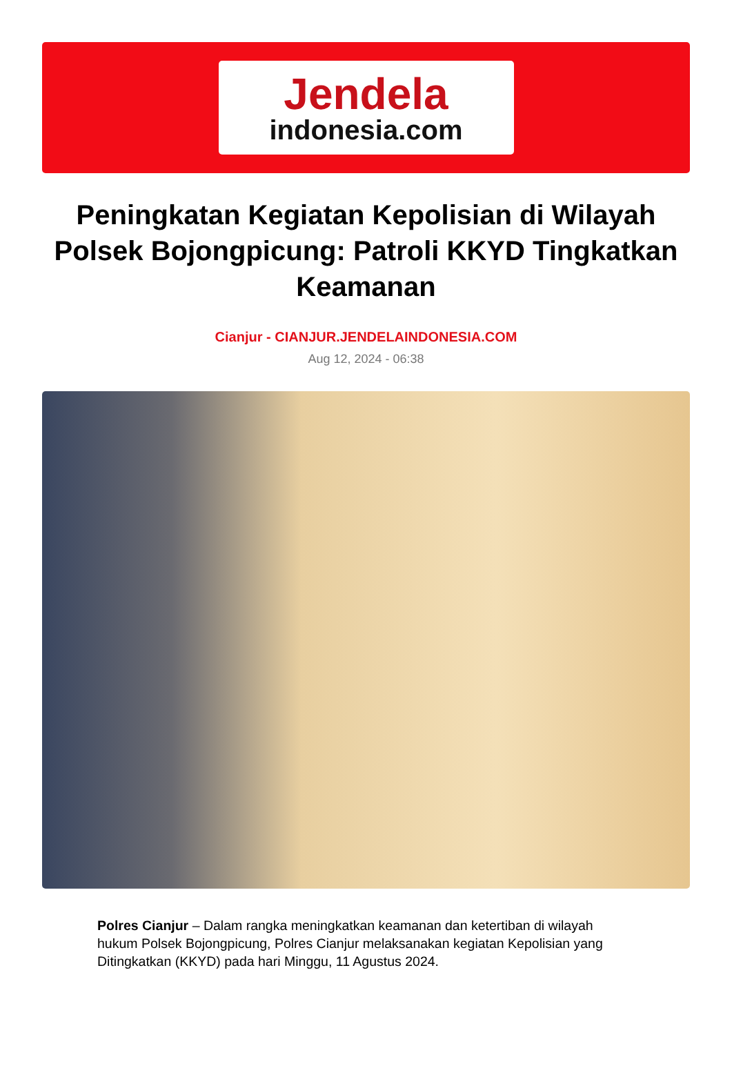Jendela
indonesia.com
Peningkatan Kegiatan Kepolisian di Wilayah Polsek Bojongpicung: Patroli KKYD Tingkatkan Keamanan
Cianjur - CIANJUR.JENDELAINDONESIA.COM
Aug 12, 2024 - 06:38
Polres Cianjur – Dalam rangka meningkatkan keamanan dan ketertiban di wilayah hukum Polsek Bojongpicung, Polres Cianjur melaksanakan kegiatan Kepolisian yang Ditingkatkan (KKYD) pada hari Minggu, 11 Agustus 2024.